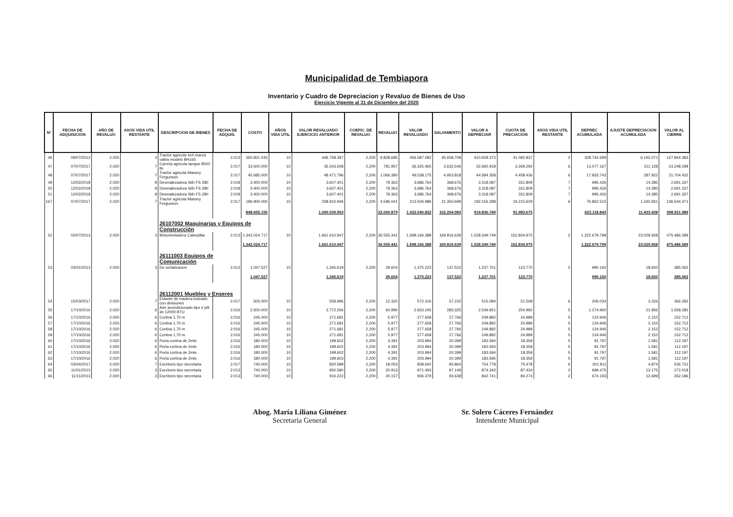Municipalidad de Tembiapora
Inventario y Cuadro de Depreciacion y Revaluo de Bienes de Uso
Ejercicio Vigente al 31 de Diciembre del 2020
| Nº | FECHA DE ADQUISICION | AÑO DE REVALUO | AñOS VIDA UTIL RESTANTE | DESCRIPCION DE BIENES | FECHA DE ADQUIS. | COSTO | AÑOS VIDA UTIL | VALOR REVALUADO EJERCICIO ANTERIOR | COEFIC. DE REVALUO | REVALUO | VALOR REVALUADO | SALVAMENTO | VALOR A DEPRECIAR | CUOTA DE PRECIACION | AñOS VIDA UTIL RESTANTE | DEPREC ACUMULADA | AJUSTE DEPRECIACION ACUMULADA | VALOR AL CIERRE |
| --- | --- | --- | --- | --- | --- | --- | --- | --- | --- | --- | --- | --- | --- | --- | --- | --- | --- | --- |
| 46 | 09/07/2013 | 2.020 | 3 | Tractor agricola 4x4 marca valtra modelo BH165 | 2.013 | 360.831.043 | 10 | 446.758.397 | 2,200 | 9.828.685 | 456.587.082 | 45.658.708 | 410.928.373 | 41.092.837 | 2 | 328.742.699 | 6.192.071 | 127.844.383 |
| 47 | 07/07/2017 | 2.020 | 7 | Carreta agricola tanque 8500 lts | 2.017 | 33.500.000 | 10 | 35.543.508 | 2,200 | 781.957 | 36.325.465 | 3.632.546 | 32.692.918 | 3.269.292 | 6 | 13.077.167 | 211.128 | 23.248.298 |
| 48 | 07/07/2017 | 2.020 | 7 | Tractor agricola Massey Fergunson | 2.017 | 45.685.000 | 10 | 48.471.796 | 2,200 | 1.066.380 | 49.538.175 | 4.953.818 | 44.584.358 | 4.458.436 | 6 | 17.833.743 | 287.922 | 31.704.432 |
| 49 | 12/02/2018 | 2.020 | 8 | Desmalezadora Stih FS 280 | 2.018 | 3.400.000 | 10 | 3.607.401 | 2,200 | 79.363 | 3.686.764 | 368.676 | 3.318.087 | 331.809 | 7 | 995.426 | 14.285 | 2.691.337 |
| 50 | 12/02/2018 | 2.020 | 8 | Desmalezadora Stih FS 280 | 2.018 | 3.400.000 | 10 | 3.607.401 | 2,200 | 79.363 | 3.686.764 | 368.676 | 3.318.087 | 331.809 | 7 | 995.426 | 14.285 | 2.691.337 |
| 51 | 12/02/2018 | 2.020 | 8 | Desmalezadora Stih FS 280 | 2.018 | 3.400.000 | 10 | 3.607.401 | 2,200 | 79.363 | 3.686.764 | 368.676 | 3.318.087 | 331.809 | 7 | 995.426 | 14.285 | 2.691.337 |
| 167 | 07/07/2017 | 2.020 | 7 | Tractor agricola Massey Fergunson | 2.017 | 196.900.000 | 10 | 208.910.946 | 2,200 | 4.596.041 | 213.506.986 | 21.350.699 | 192.156.288 | 19.215.629 | 6 | 76.862.515 | 1.240.931 | 136.644.471 |
| | | | | | | 848.655.155 | | 1.000.039.953 | | 22.000.879 | 1.022.040.832 | 102.204.083 | 919.836.749 | 91.983.675 | | 623.118.843 | 11.433.438 | 398.921.989 |
| | | | | 26107002 Maquinarias y Equipos de Construcción | | | | | | | | | | | | | | |
| 52 | 02/07/2013 | 2.020 | 3 | Motoniveladora Caterpillar | 2.013 | 1.342.024.717 | 10 | 1.661.610.947 | 2,200 | 36.555.441 | 1.698.166.388 | 169.816.639 | 1.528.349.749 | 152.834.975 | 2 | 1.222.679.799 | 23.029.928 | 475.486.589 |
| | | | | | | 1.342.024.717 | | 1.661.610.947 | | 36.555.441 | 1.698.166.388 | 169.816.639 | 1.528.349.749 | 152.834.975 | | 1.222.679.799 | 23.029.928 | 475.486.589 |
| | | | | 26111003 Equipos de Comunicación | | | | | | | | | | | | | | |
| 53 | 03/01/2013 | 2.020 | 3 | De señalizacion | 2.013 | 1.047.527 | 10 | 1.345.619 | 2,200 | 29.604 | 1.375.223 | 137.522 | 1.237.701 | 123.770 | 2 | 990.160 | 18.650 | 385.062 |
| | | | | | | 1.047.527 | | 1.345.619 | | 29.604 | 1.375.223 | 137.522 | 1.237.701 | 123.770 | | 990.160 | 18.650 | 385.062 |
| | | | | 26112001 Muebles y Enseres | | | | | | | | | | | | | | |
| 54 | 15/03/2017 | 2.020 | 7 | Estante de madera lustrado con divisiones | 2.017 | 505.000 | 10 | 559.996 | 2,200 | 12.320 | 572.316 | 57.232 | 515.084 | 51.508 | 6 | 206.034 | 3.326 | 366.282 |
| 55 | 17/10/2016 | 2.020 | 6 | Aire acondicionado tipo s´plit de 12000 BTU | 2.016 | 2.500.000 | 10 | 2.772.256 | 2,200 | 60.990 | 2.833.245 | 283.325 | 2.549.921 | 254.992 | 5 | 1.274.960 | 21.956 | 1.558.285 |
| 56 | 17/10/2016 | 2.020 | 6 | Cortina 1,70 m | 2.016 | 245.000 | 10 | 271.681 | 2,200 | 5.977 | 277.658 | 27.766 | 249.892 | 24.989 | 5 | 124.946 | 2.152 | 152.712 |
| 57 | 17/10/2016 | 2.020 | 6 | Cortina 1,70 m | 2.016 | 245.000 | 10 | 271.681 | 2,200 | 5.977 | 277.658 | 27.766 | 249.892 | 24.989 | 5 | 124.946 | 2.152 | 152.712 |
| 58 | 17/10/2016 | 2.020 | 6 | Cortina 1,70 m | 2.016 | 245.000 | 10 | 271.681 | 2,200 | 5.977 | 277.658 | 27.766 | 249.892 | 24.989 | 5 | 124.946 | 2.152 | 152.712 |
| 59 | 17/10/2016 | 2.020 | 6 | Cortina 1,70 m | 2.016 | 245.000 | 10 | 271.681 | 2,200 | 5.977 | 277.658 | 27.766 | 249.892 | 24.989 | 5 | 124.946 | 2.152 | 152.712 |
| 60 | 17/10/2016 | 2.020 | 6 | Porta cortina de 2mts | 2.016 | 180.000 | 10 | 199.602 | 2,200 | 4.391 | 203.994 | 20.399 | 183.594 | 18.359 | 5 | 91.797 | 1.581 | 112.197 |
| 61 | 17/10/2016 | 2.020 | 6 | Porta cortina de 2mts | 2.016 | 180.000 | 10 | 199.602 | 2,200 | 4.391 | 203.994 | 20.399 | 183.594 | 18.359 | 5 | 91.797 | 1.581 | 112.197 |
| 62 | 17/10/2016 | 2.020 | 6 | Porta cortina de 2mts | 2.016 | 180.000 | 10 | 199.602 | 2,200 | 4.391 | 203.994 | 20.399 | 183.594 | 18.359 | 5 | 91.797 | 1.581 | 112.197 |
| 63 | 17/10/2016 | 2.020 | 6 | Porta cortina de 2mts | 2.016 | 180.000 | 10 | 199.603 | 2,200 | 4.391 | 203.994 | 20.399 | 183.595 | 18.359 | 5 | 91.797 | 1.581 | 112.197 |
| 64 | 03/04/2017 | 2.020 | 7 | Escritorio tipo secretaria | 2.017 | 740.000 | 10 | 820.589 | 2,200 | 18.053 | 838.642 | 83.864 | 754.778 | 75.478 | 6 | 301.911 | 4.874 | 536.731 |
| 65 | 11/01/2013 | 2.020 | 3 | Escritorio tipo secretaria | 2.013 | 740.000 | 10 | 950.580 | 2,200 | 20.913 | 971.493 | 97.149 | 874.343 | 87.434 | 2 | 699.475 | 13.175 | 272.018 |
| 66 | 11/11/2013 | 2.020 | 3 | Escritorio tipo secretaria | 2.013 | 740.000 | 10 | 916.222 | 2,200 | 20.157 | 936.379 | 93.638 | 842.741 | 84.274 | 2 | 674.193 | 12.699 | 262.186 |
Abog. María Liliana Giménez
Secretaria General
Sr. Solero Cáceres Fernández
Intendente Municipal